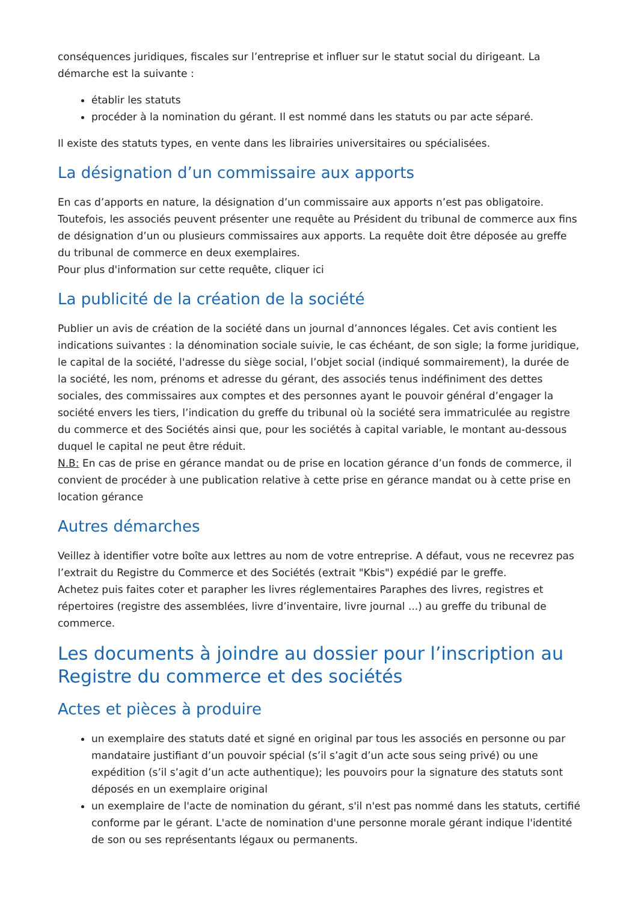conséquences juridiques, fiscales sur l’entreprise et influer sur le statut social du dirigeant. La démarche est la suivante :
établir les statuts
procéder à la nomination du gérant. Il est nommé dans les statuts ou par acte séparé.
Il existe des statuts types, en vente dans les librairies universitaires ou spécialisées.
La désignation d’un commissaire aux apports
En cas d’apports en nature, la désignation d’un commissaire aux apports n’est pas obligatoire. Toutefois, les associés peuvent présenter une requête au Président du tribunal de commerce aux fins de désignation d’un ou plusieurs commissaires aux apports. La requête doit être déposée au greffe du tribunal de commerce en deux exemplaires.
Pour plus d'information sur cette requête, cliquer ici
La publicité de la création de la société
Publier un avis de création de la société dans un journal d’annonces légales. Cet avis contient les indications suivantes : la dénomination sociale suivie, le cas échéant, de son sigle; la forme juridique, le capital de la société, l'adresse du siège social, l’objet social (indiqué sommairement), la durée de la société, les nom, prénoms et adresse du gérant, des associés tenus indéfiniment des dettes sociales, des commissaires aux comptes et des personnes ayant le pouvoir général d’engager la société envers les tiers, l’indication du greffe du tribunal où la société sera immatriculée au registre du commerce et des Sociétés ainsi que, pour les sociétés à capital variable, le montant au-dessous duquel le capital ne peut être réduit.
N.B: En cas de prise en gérance mandat ou de prise en location gérance d’un fonds de commerce, il convient de procéder à une publication relative à cette prise en gérance mandat ou à cette prise en location gérance
Autres démarches
Veillez à identifier votre boîte aux lettres au nom de votre entreprise. A défaut, vous ne recevrez pas l’extrait du Registre du Commerce et des Sociétés (extrait "Kbis") expédié par le greffe.
Achetez puis faites coter et parapher les livres réglementaires Paraphes des livres, registres et répertoires (registre des assemblées, livre d’inventaire, livre journal ...) au greffe du tribunal de commerce.
Les documents à joindre au dossier pour l’inscription au Registre du commerce et des sociétés
Actes et pièces à produire
un exemplaire des statuts daté et signé en original par tous les associés en personne ou par mandataire justifiant d’un pouvoir spécial (s’il s’agit d’un acte sous seing privé) ou une expédition (s’il s’agit d’un acte authentique); les pouvoirs pour la signature des statuts sont déposés en un exemplaire original
un exemplaire de l'acte de nomination du gérant, s'il n'est pas nommé dans les statuts, certifié conforme par le gérant. L'acte de nomination d'une personne morale gérant indique l'identité de son ou ses représentants légaux ou permanents.